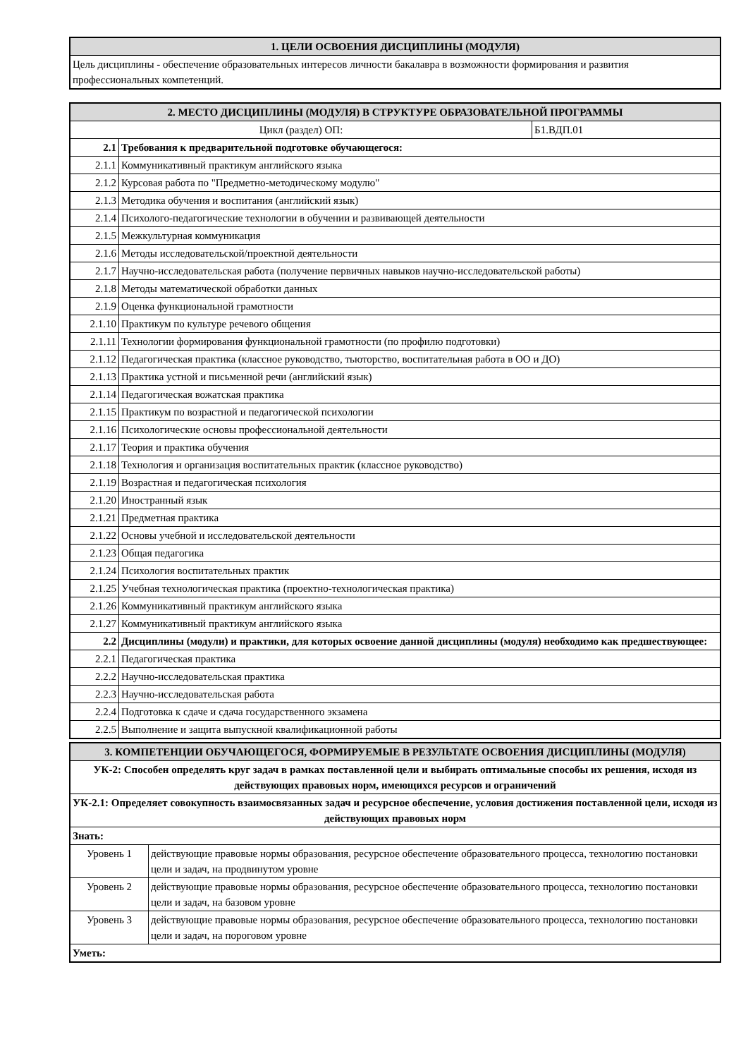| 1. ЦЕЛИ ОСВОЕНИЯ ДИСЦИПЛИНЫ (МОДУЛЯ) |
| --- |
| Цель дисциплины - обеспечение образовательных интересов личности бакалавра в возможности формирования и развития профессиональных компетенций. |
| 2. МЕСТО ДИСЦИПЛИНЫ (МОДУЛЯ) В СТРУКТУРЕ ОБРАЗОВАТЕЛЬНОЙ ПРОГРАММЫ | | |
| --- | --- | --- |
| Цикл (раздел) ОП: | | Б1.ВДП.01 |
| 2.1 | Требования к предварительной подготовке обучающегося: | |
| 2.1.1 | Коммуникативный практикум английского языка | |
| 2.1.2 | Курсовая работа по "Предметно-методическому модулю" | |
| 2.1.3 | Методика обучения и воспитания (английский язык) | |
| 2.1.4 | Психолого-педагогические технологии в обучении и развивающей деятельности | |
| 2.1.5 | Межкультурная коммуникация | |
| 2.1.6 | Методы исследовательской/проектной деятельности | |
| 2.1.7 | Научно-исследовательская работа (получение первичных навыков научно-исследовательской работы) | |
| 2.1.8 | Методы математической обработки данных | |
| 2.1.9 | Оценка функциональной грамотности | |
| 2.1.10 | Практикум по культуре речевого общения | |
| 2.1.11 | Технологии формирования функциональной грамотности (по профилю подготовки) | |
| 2.1.12 | Педагогическая практика (классное руководство, тьюторство, воспитательная работа в ОО и ДО) | |
| 2.1.13 | Практика устной и письменной речи (английский язык) | |
| 2.1.14 | Педагогическая вожатская практика | |
| 2.1.15 | Практикум по возрастной и педагогической психологии | |
| 2.1.16 | Психологические основы профессиональной деятельности | |
| 2.1.17 | Теория и практика обучения | |
| 2.1.18 | Технология и организация воспитательных практик (классное руководство) | |
| 2.1.19 | Возрастная и педагогическая психология | |
| 2.1.20 | Иностранный язык | |
| 2.1.21 | Предметная практика | |
| 2.1.22 | Основы учебной и исследовательской деятельности | |
| 2.1.23 | Общая педагогика | |
| 2.1.24 | Психология воспитательных практик | |
| 2.1.25 | Учебная технологическая практика (проектно-технологическая практика) | |
| 2.1.26 | Коммуникативный практикум английского языка | |
| 2.1.27 | Коммуникативный практикум английского языка | |
| 2.2 | Дисциплины (модули) и практики, для которых освоение данной дисциплины (модуля) необходимо как предшествующее: | |
| 2.2.1 | Педагогическая практика | |
| 2.2.2 | Научно-исследовательская практика | |
| 2.2.3 | Научно-исследовательская работа | |
| 2.2.4 | Подготовка к сдаче и сдача государственного экзамена | |
| 2.2.5 | Выполнение и защита выпускной квалификационной работы | |
| 3. КОМПЕТЕНЦИИ ОБУЧАЮЩЕГОСЯ, ФОРМИРУЕМЫЕ В РЕЗУЛЬТАТЕ ОСВОЕНИЯ ДИСЦИПЛИНЫ (МОДУЛЯ) | |
| --- | --- |
| УК-2: Способен определять круг задач в рамках поставленной цели и выбирать оптимальные способы их решения, исходя из действующих правовых норм, имеющихся ресурсов и ограничений | |
| УК-2.1: Определяет совокупность взаимосвязанных задач и ресурсное обеспечение, условия достижения поставленной цели, исходя из действующих правовых норм | |
| Знать: | |
| Уровень 1 | действующие правовые нормы образования, ресурсное обеспечение образовательного процесса, технологию постановки цели и задач, на продвинутом уровне |
| Уровень 2 | действующие правовые нормы образования, ресурсное обеспечение образовательного процесса, технологию постановки цели и задач, на базовом уровне |
| Уровень 3 | действующие правовые нормы образования, ресурсное обеспечение образовательного процесса, технологию постановки цели и задач, на пороговом уровне |
| Уметь: | |